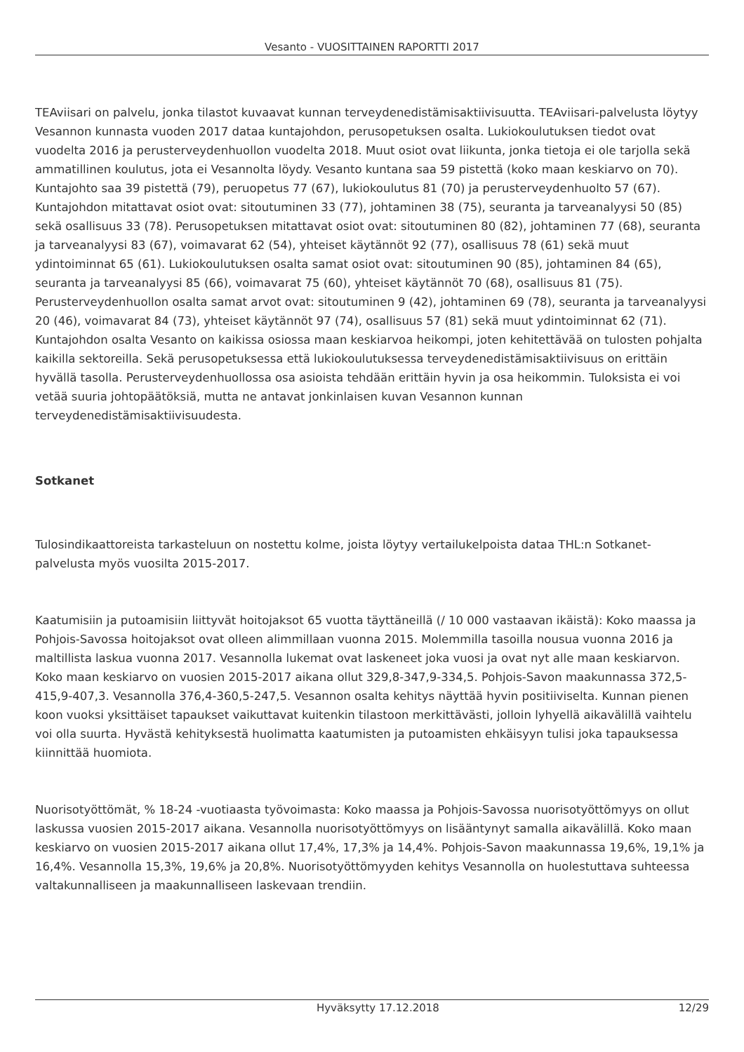Vesanto - VUOSITTAINEN RAPORTTI 2017
TEAviisari on palvelu, jonka tilastot kuvaavat kunnan terveydenedistämisaktiivisuutta. TEAviisari-palvelusta löytyy Vesannon kunnasta vuoden 2017 dataa kuntajohdon, perusopetuksen osalta. Lukiokoulutuksen tiedot ovat vuodelta 2016 ja perusterveydenhuollon vuodelta 2018. Muut osiot ovat liikunta, jonka tietoja ei ole tarjolla sekä ammatillinen koulutus, jota ei Vesannolta löydy. Vesanto kuntana saa 59 pistettä (koko maan keskiarvo on 70). Kuntajohto saa 39 pistettä (79), peruopetus 77 (67), lukiokoulutus 81 (70) ja perusterveydenhuolto 57 (67). Kuntajohdon mitattavat osiot ovat: sitoutuminen 33 (77), johtaminen 38 (75), seuranta ja tarveanalyysi 50 (85) sekä osallisuus 33 (78). Perusopetuksen mitattavat osiot ovat: sitoutuminen 80 (82), johtaminen 77 (68), seuranta ja tarveanalyysi 83 (67), voimavarat 62 (54), yhteiset käytännöt 92 (77), osallisuus 78 (61) sekä muut ydintoiminnat 65 (61). Lukiokoulutuksen osalta samat osiot ovat: sitoutuminen 90 (85), johtaminen 84 (65), seuranta ja tarveanalyysi 85 (66), voimavarat 75 (60), yhteiset käytännöt 70 (68), osallisuus 81 (75). Perusterveydenhuollon osalta samat arvot ovat: sitoutuminen 9 (42), johtaminen 69 (78), seuranta ja tarveanalyysi 20 (46), voimavarat 84 (73), yhteiset käytännöt 97 (74), osallisuus 57 (81) sekä muut ydintoiminnat 62 (71). Kuntajohdon osalta Vesanto on kaikissa osiossa maan keskiarvoa heikompi, joten kehitettävää on tulosten pohjalta kaikilla sektoreilla. Sekä perusopetuksessa että lukiokoulutuksessa terveydenedistämisaktiivisuus on erittäin hyvällä tasolla. Perusterveydenhuollossa osa asioista tehdään erittäin hyvin ja osa heikommin. Tuloksista ei voi vetää suuria johtopäätöksiä, mutta ne antavat jonkinlaisen kuvan Vesannon kunnan terveydenedistämisaktiivisuudesta.
Sotkanet
Tulosindikaattoreista tarkasteluun on nostettu kolme, joista löytyy vertailukelpoista dataa THL:n Sotkanet-palvelusta myös vuosilta 2015-2017.
Kaatumisiin ja putoamisiin liittyvät hoitojaksot 65 vuotta täyttäneillä (/ 10 000 vastaavan ikäistä): Koko maassa ja Pohjois-Savossa hoitojaksot ovat olleen alimmillaan vuonna 2015. Molemmilla tasoilla nousua vuonna 2016 ja maltillista laskua vuonna 2017. Vesannolla lukemat ovat laskeneet joka vuosi ja ovat nyt alle maan keskiarvon. Koko maan keskiarvo on vuosien 2015-2017 aikana ollut 329,8-347,9-334,5. Pohjois-Savon maakunnassa 372,5-415,9-407,3. Vesannolla 376,4-360,5-247,5. Vesannon osalta kehitys näyttää hyvin positiiviselta. Kunnan pienen koon vuoksi yksittäiset tapaukset vaikuttavat kuitenkin tilastoon merkittävästi, jolloin lyhyellä aikavälillä vaihtelu voi olla suurta. Hyvästä kehityksestä huolimatta kaatumisten ja putoamisten ehkäisyyn tulisi joka tapauksessa kiinnittää huomiota.
Nuorisotyöttömät, % 18-24 -vuotiaasta työvoimasta: Koko maassa ja Pohjois-Savossa nuorisotyöttömyys on ollut laskussa vuosien 2015-2017 aikana. Vesannolla nuorisotyöttömyys on lisääntynyt samalla aikavälillä. Koko maan keskiarvo on vuosien 2015-2017 aikana ollut 17,4%, 17,3% ja 14,4%. Pohjois-Savon maakunnassa 19,6%, 19,1% ja 16,4%. Vesannolla 15,3%, 19,6% ja 20,8%. Nuorisotyöttömyyden kehitys Vesannolla on huolestuttava suhteessa valtakunnalliseen ja maakunnalliseen laskevaan trendiin.
Hyväksytty 17.12.2018 12/29